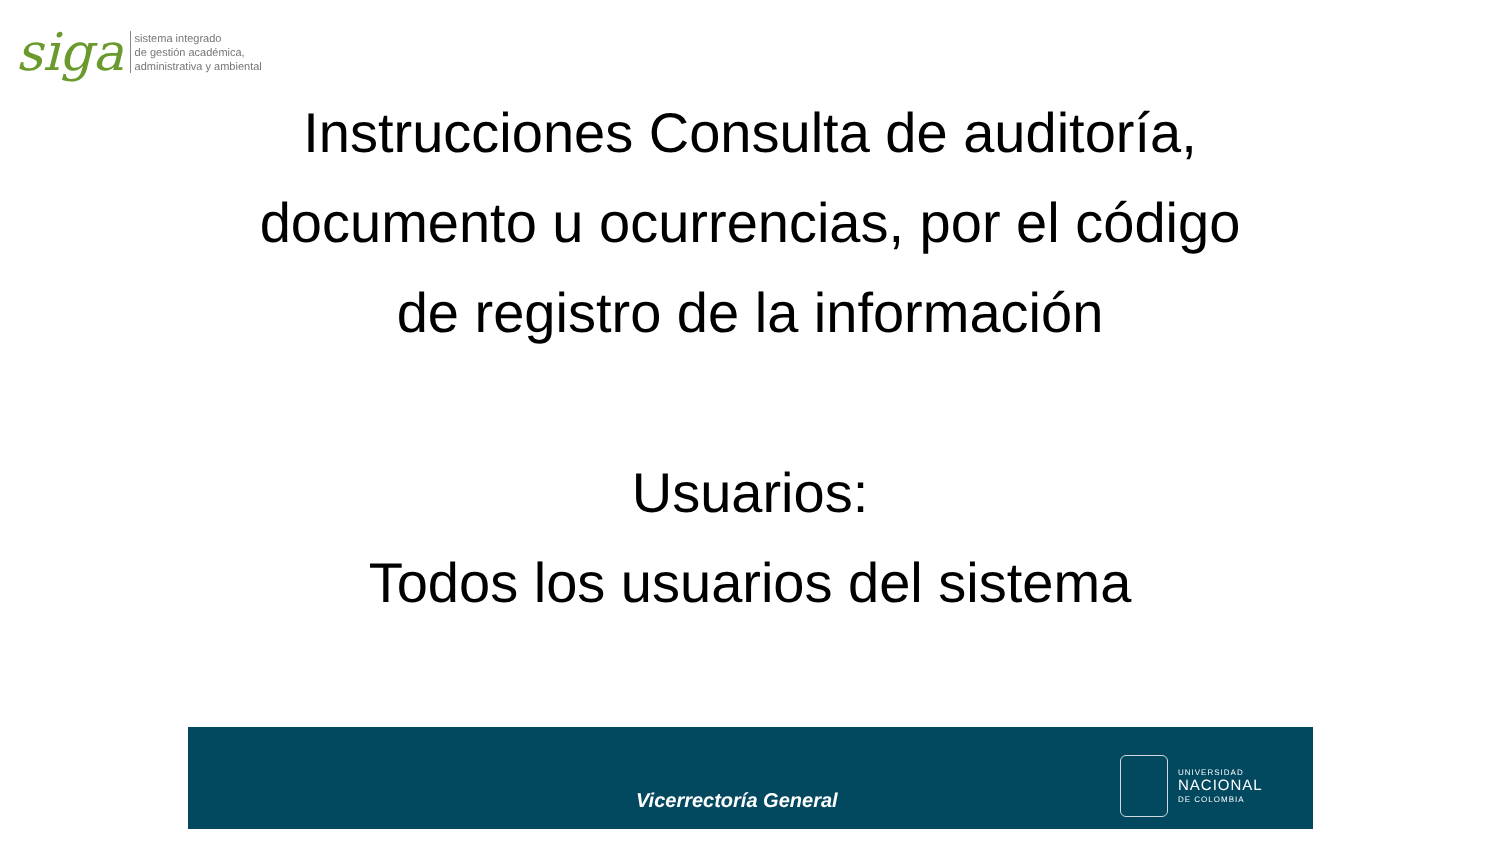siga
sistema integrado
de gestión académica,
administrativa y ambiental
Instrucciones Consulta de auditoría,
documento u ocurrencias, por el código
de registro de la información
Usuarios:
Todos los usuarios del sistema
Vicerrectoría General
UNIVERSIDAD
NACIONAL
DE COLOMBIA